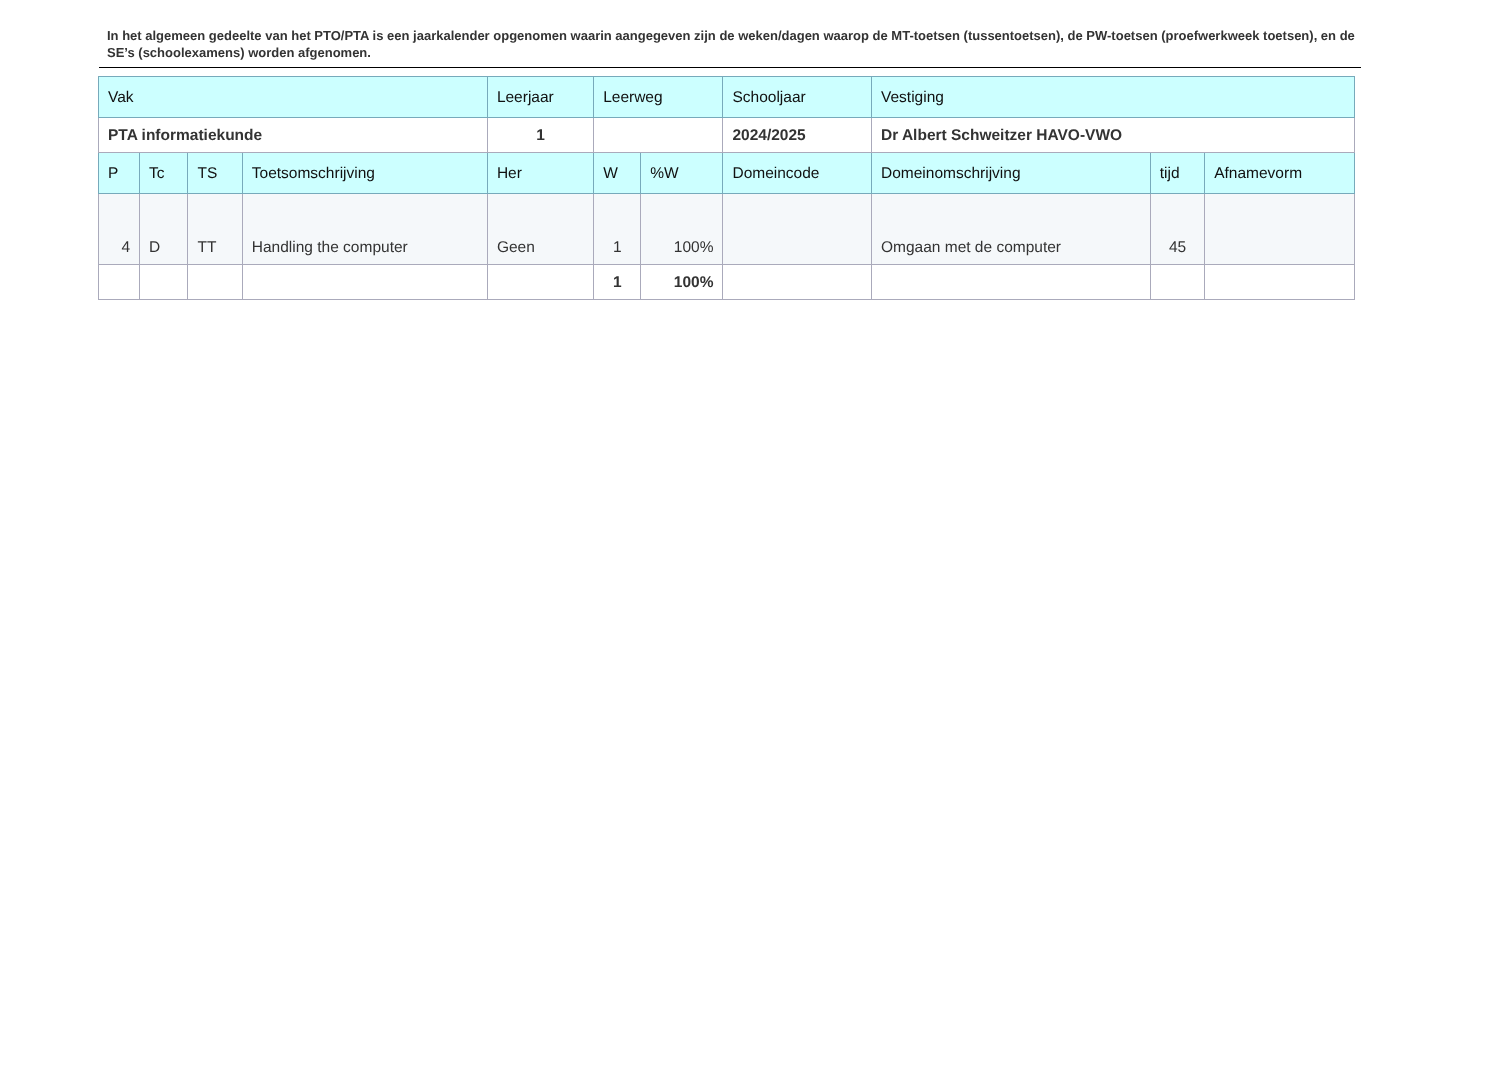In het algemeen gedeelte van het PTO/PTA is een jaarkalender opgenomen waarin aangegeven zijn de weken/dagen waarop de MT-toetsen (tussentoetsen), de PW-toetsen (proefwerkweek toetsen), en de SE’s (schoolexamens) worden afgenomen.
| Vak | | | | Leerjaar | Leerweg | | Schooljaar | Vestiging | | |
| PTA informatiekunde | | | | 1 | | | 2024/2025 | Dr Albert Schweitzer HAVO-VWO | | |
| P | Tc | TS | Toetsomschrijving | Her | W | %W | Domeincode | Domeinomschrijving | tijd | Afnamevorm |
| 4 | D | TT | Handling the computer | Geen | 1 | 100% | | Omgaan met de computer | 45 | |
| | | | | | 1 | 100% | | | | |